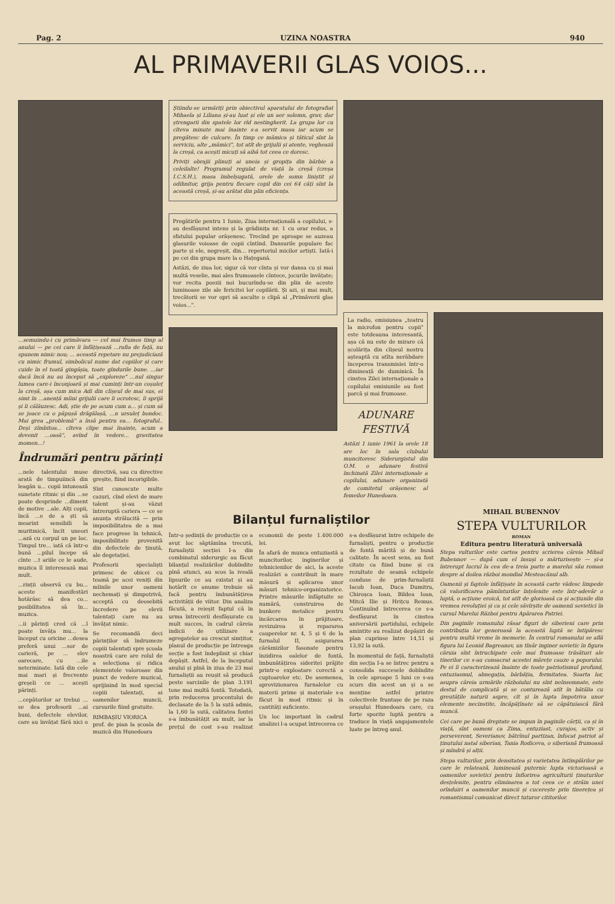Pag. 2 UZINA NOASTRA 940
AL PRIMAVERII GLAS VOIOS...
...semuindu-i cu primăvara — cel mai frumos timp al anului — pe cei care îi înfățișează ...rafia de față, nu spunem nimic nou; ... această repetare nu prejudiciază cu nimic frumul, simbolicul nume dat copiilor și care cuide în el toată gingășia, toate gîndurile bune. ...iar dacă încă nu au început să „exploreze" ...nul singur lumea care-i înconjoară și mai cuminți într-un coșuleț la creșă, așa cum mica Adi din clișeul de mai sus, ei simt în ...anență mîini grijulii care îi ocrotesc, îi sprijă și îi călăuzesc. Adi, știe de pe acum cum a... și cum să se joace cu o păpușă drăgălașă, ...n ursuleț bondoc. Mai grea „problemă" a însă pentru ea... fotograful.. Deși zîmbitoa... cîteva clipe mai înainte, acum a devenit ...oasă", avînd în vedere... gravitatea momen...!
Îndrumări pentru părinți
...nele talentului muse arată de timpuiincă din leagăn u... copii intonează sunetate ritmic și din ...se poate desprinde ...diment de motive ...ale. Alți copii, încă ...e de a ști să mearint sensibili la muritmică, încît uneori ...ază cu corpul un pe loc. Timpul tre... iată că într-o bună ...pilul începe să cînte ...t ariile ce le aude, muzica îl interesează mai mult.
...rinții observă cu bu... aceste manifestări hotărăsc să dea co... posibilitatea să în... muzica.
...ii părinți cred că ...l poate învăța mu... la început cu oricine ...desea preferă unui ...sor de carieră, pe ... elev oarecare, cu ...ile neterminate. Iată din cele mai mari și frecvente greșeli ce ... acești părinți.
...cepătorilor ar trebui ... se dea profesorii ...ai buni, defectele elevilor, care au învățat fără nici o directivă, sau cu directive greșite, fiind incorigibile.
Sînt cunoscute multe cazuri, cînd elevi de mare talent și-au văzut întreruptă cariera — ce se anunța strălucită — prin imposibilitatea de a mai face progrese în tehnică, imposibilitate provenită din defectele de ținută, ale degetației.
Profesorii specialiști primesc de obicei cu teamă pe acei veniți din mîinile unor oameni nechemați și dimpotrivă, acceptă cu deosebită încredere pe elevii talentați care nu au învățat nimic.
Se recomandă deci părinților să îndrumeze copiii talentați spre școala noastră care are rolul de a selecționa și ridica elementele valoroase din punct de vedere muzical, sprijinind în mod special copiii talentați, ai oamenilor muncii, cursurile fiind gratuite.
RIMBAȘIU VIORICA
prof. de pian la școala de muzică din Hunedoara
Știindu-se urmăriți prin obiectivul aparatului de fotografiat Mihaela și Liliana și-au luat și ele un aer solemn, grav, dar ștrengarii din spatele lor rîd nestingherit. La grupa lor cu cîteva minute mai înainte s-a servit masa iar acum se pregătesc de culcare. În timp ce mămica și tăticul sînt la serviciu, alte „mămici", tot atît de grijulii și atente, veghează la creșă, ca acești micuți să aibă tot ceea ce doresc.
Priviți obrajii plinuți ai uneia și gropița din bărbie a celeilalte! Programul regulat de viață la creșă (creșa I.C.S.H.), masa îmbelșugată, orele de somn liniștit și odihnitor, grija pentru fiecare copil din cei 64 câți sînt la această creșă, și-au arătat din plin eficiența.
Pregătirile pentru 1 Iunie, Ziua internațională a copilului, s-au desfășurat intens și la grădinița nr. 1 cu orar redus, a sfatului popular orășenesc. Trecînd pe aproape se auzeau glasurile voioase de copii cîntînd. Dansurile populare fac parte și ele, negreșit, din... repertoriul micilor artiști. Iată-i pe cei din grupa mare la o Hațegană.
Astăzi, de ziua lor, sigur că vor cînta și vor dansa cu și mai multă veselie, mai ales frumoasele cîntece, jocurile învățate; vor recita poezii noi bucurîndu-se din plin de aceste luminoase zile ale fericitei lor copilării. Și azi, și mai mult, trecătorii se vor opri să asculte o clipă al „Primăverii glas voios...".
La radio, emisiunea „teatru la microfon pentru copii" este totdeauna interesantă, așa că nu este de mirare că școlărița din clișeul nostru așteaptă cu atîta nerăbdare începerea transmisiei într-o dimineață de duminică. În cinstea Zilei internaționale a copilului emisiunile au fost parcă și mai frumoase.
ADUNARE FESTIVĂ
Astăzi 1 iunie 1961 la orele 18 are loc în sala clubului muncitoresc Siderurgistul din O.M. o adunare festivă închinată Zilei internaționale a copilului, adunare organizată de comitetul orășenesc al femeilor Hunedoara.
Bilanțul furnaliștilor
Într-o ședință de producție ce a avut loc săptămîna trecută, furnaliștii secției I-a din combinatul siderurgic au făcut bilanțul realizărilor dobîndite pînă atunci, au scos la iveală lipsurile ce au existat și au hotărît ce anume trebuie să facă pentru îmbunătățirea activității de viitor. Din analiza făcută, a reieșit faptul că în urma întrecerii desfășurate cu mult succes, în cadrul căreia indicii de utilizare a agregatelor au crescut simțitor, planul de producție pe întreaga secție a fost îndeplinit și chiar depășit. Astfel, de la începutul anului și pînă în ziua de 23 mai furnaliștii au reușit să producă peste sarcinile de plan 3.191 tone mai multă fontă. Totodată, prin reducerea procentului de declasate de la 5 la sută admis, la 1,60 la sută, calitatea fontei s-a îmbunătățit au mult, iar la prețul de cost s-au realizat economii de peste 1.400.000 lei.
În afară de munca entuziastă a muncitorilor, inginerilor și tehnicienilor de aici, la aceste realizări a contribuit în mare măsură și aplicarea unor măsuri tehnico-organizatorice. Printre măsurile înfăptuite se numără, construirea de bunkere metalice pentru încărcarea în prăjitoare, revizuirea și repararea cauperelor nr. 4, 5 și 6 de la furnalul II, asigurarea cărămizilor fasonate pentru înzidirea oalelor de fontă, îmbunătățirea sideritei prăjite printr-o exploatare corectă a cuptoarelor etc. De asemenea, aprovizionarea furnalelor cu materii prime și materiale s-a făcut în mod ritmic și în cantități suficiente.
Un loc important în cadrul analizei l-a ocupat întrecerea ce s-a desfășurat între echipele de furnaliști, pentru o producție de fontă mărită și de bună calitate. În acest sens, au fost citate ca fiind bune și cu rezultate de seamă echipele conduse de prim-furnaliștii Iacob Ioan, Duca Dumitru, Chiroșca Ioan, Bildea Ioan, Mitcă Ilie și Hrițcu Remus. Continuînd întrecerea ce s-a desfășurat în cinstea aniversării partidului, echipele amintite au realizat depășiri de plan cuprinse între 14,51 și 13,92 la sută.
În momentul de față, furnaliștii din secția I-a se întrec pentru a consolida succesele dobîndite în cele aproape 5 luni ce s-au scurs din acest an și a se menține astfel printre colectivele fruntașe de pe raza orașului Hunedoara care, cu forțe sporite luptă pentru a traduce în viață angajamentele luate pe întreg anul.
MIHAIL BUBENNOV
STEPA VULTURILOR
ROMAN
Editura pentru literatură universală
Stepa vulturilor este cartea pentru scrierea căreia Mihail Bubennov — după cum el însuși o mărturisește — și-a întrerupt lucrul la cea de-a treia parte a marelui său roman despre al doilea război mondial Mesteacănul alb.
Oamenii și faptele înfățișate în această carte vădesc limpede că valorificarea pămînturilor înțelenite este într-adevăr o luptă, o acțiune eroică, tot atît de glorioasă ca și acțiunile din vremea revoluției și ca și cele săvîrșite de oamenii sovietici în cursul Marelui Război pentru Apărarea Patriei.
Din paginile romanului răsar figuri de siberieni care prin contribuția lor generoasă la această luptă se întipăresc pentru multă vreme în memorie. În centrul romanului se află figura lui Leonid Bagreanov, un tînăr inginer sovietic în figura căruia sînt întruchipate cele mai frumoase trăsături ale tinerilor ce s-au consacrat acestei mărețe cauze a poporului. Pe ei îi caracterizează înainte de toate patriotismul profund, entuziasmul, abnegația, bărbăția, fermitatea. Soarta lor, asupra căreia urmările războiului nu sînt neînsemnate, este destul de complicată și se conturează atît în bătălia cu greutățile naturii aspre, cît și în lupta împotriva unor elemente necinstite, încăpățînate să se căpătuiască fără muncă.
Cei care pe bună dreptate se impun în paginile cărții, ca și în viață, sînt oameni ca Zima, entuziast, curajos, activ și perseverent, Severianov, bătrînul partizan, înfocat patriot al ținutului natal siberian, Tania Rodiceva, o siberiană frumoasă și mîndră și alții.
Stepa vulturilor, prin densitatea și varietatea întîmplărilor pe care le relatează, luminează puternic lupta victorioasă a oamenilor sovietici pentru înflorirea agriculturii ținuturilor desțelenite, pentru eliminarea a tot ceea ce e străin unei orînduiri a oamenilor muncii și cucerește prin tinerețea și romantismul comunicat direct tuturor cititorilor.